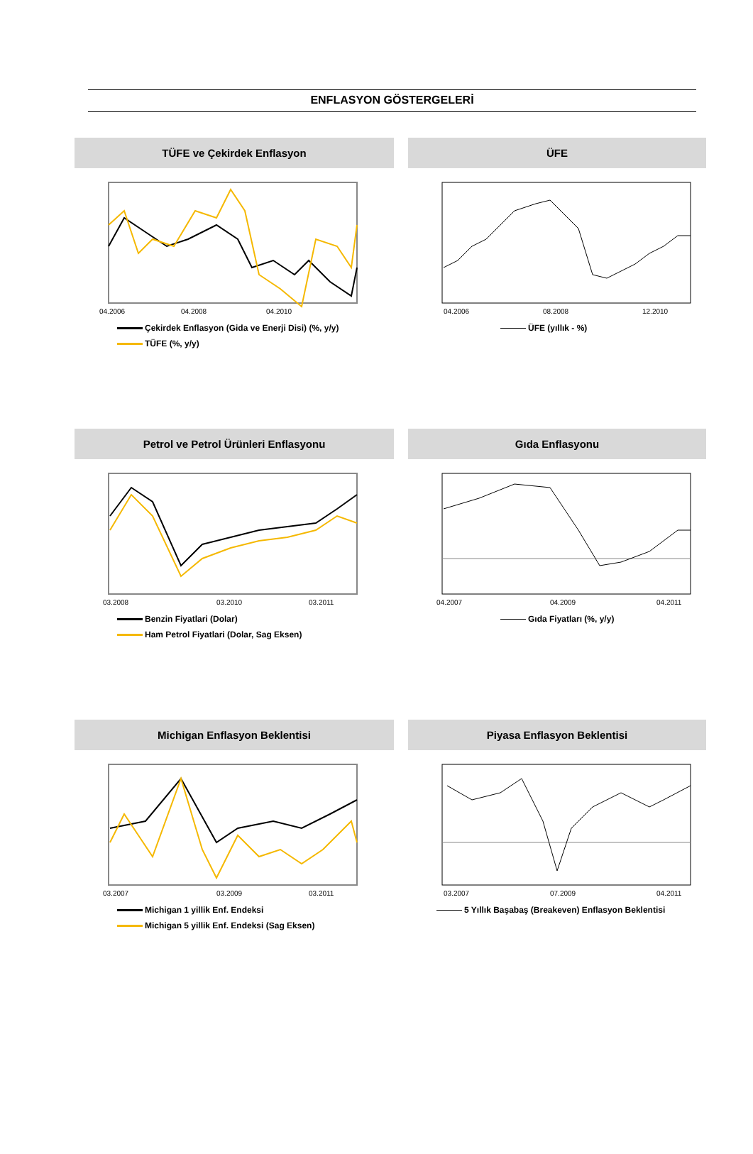ENFLASYON GÖSTERGELERİ
TÜFE ve Çekirdek Enflasyon
04.2006
04.2008
04.2010
Çekirdek Enflasyon (Gida ve Enerji Disi) (%, y/y)
TÜFE (%, y/y)
ÜFE
04.2006
08.2008
12.2010
ÜFE (yıllık - %)
Petrol ve Petrol Ürünleri Enflasyonu
03.2008
03.2010
03.2011
Benzin Fiyatlari (Dolar)
Ham Petrol Fiyatlari (Dolar, Sag Eksen)
Gıda Enflasyonu
04.2007
04.2009
04.2011
Gıda Fiyatları (%, y/y)
Michigan Enflasyon Beklentisi
03.2007
03.2009
03.2011
Michigan 1 yillik Enf. Endeksi
Michigan 5 yillik Enf. Endeksi (Sag Eksen)
Piyasa Enflasyon Beklentisi
03.2007
07.2009
04.2011
5 Yıllık Başabaş (Breakeven) Enflasyon Beklentisi